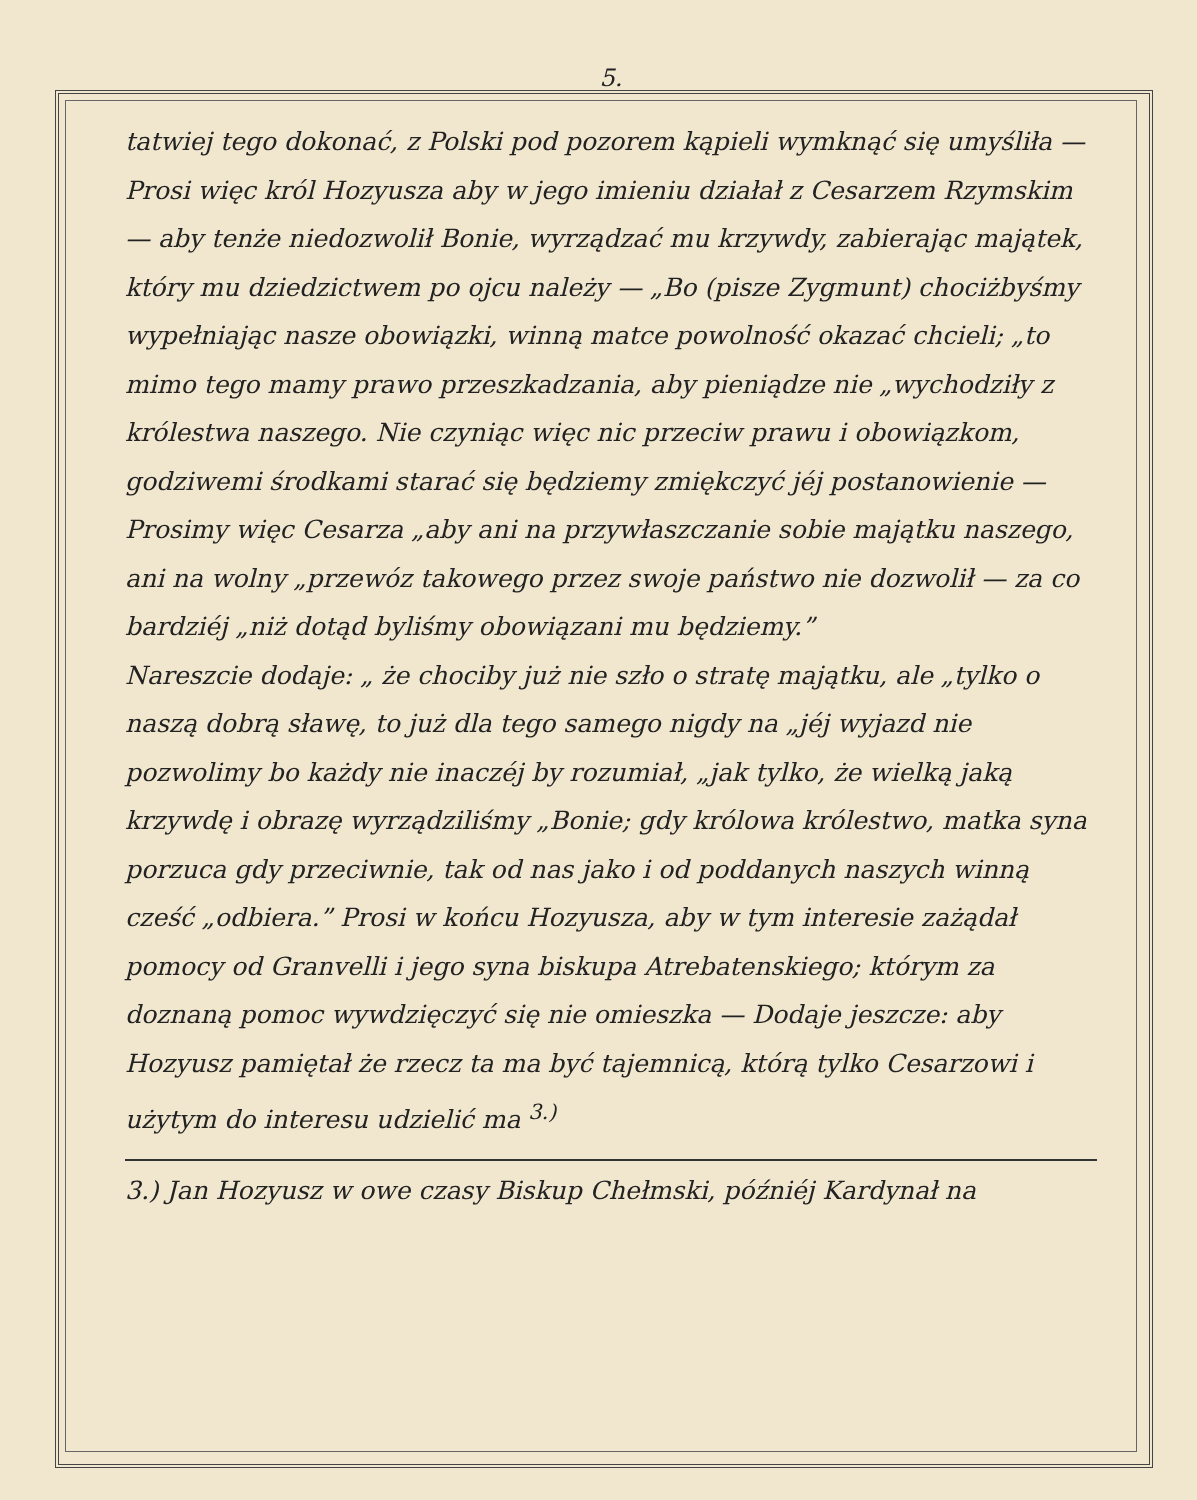5.
tatwiej tego dokonać, z Polski pod pozorem kąpieli wymknąć się umyśliła — Prosi więc król Hozyusza aby w jego imieniu działał z Cesarzem Rzymskim — aby tenże niedozwolił Bonie, wyrządzać mu krzywdy, zabierając majątek, który mu dziedzictwem po ojcu należy — „Bo (pisze Zygmunt) chociżbyśmy wypełniając nasze obowiązki, winną matce powolność okazać chcieli; „to mimo tego mamy prawo przeszkadzania, aby pieniądze nie „wychodziły z królestwa naszego. Nie czyniąc więc nic przeciw prawu i obowiązkom, godziwemi środkami starać się będziemy zmiękczyć jéj postanowienie — Prosimy więc Cesarza „aby ani na przywłaszczanie sobie majątku naszego, ani na wolny „przewóz takowego przez swoje państwo nie dozwolił — za co bardziéj „niż dotąd byliśmy obowiązani mu będziemy.”
Nareszcie dodaje: „ że chociby już nie szło o stratę majątku, ale „tylko o naszą dobrą sławę, to już dla tego samego nigdy na „jéj wyjazd nie pozwolimy bo każdy nie inaczéj by rozumiał, „jak tylko, że wielką jaką krzywdę i obrazę wyrządziliśmy „Bonie; gdy królowa królestwo, matka syna porzuca gdy przeciwnie, tak od nas jako i od poddanych naszych winną cześć „odbiera.” Prosi w końcu Hozyusza, aby w tym interesie zażądał pomocy od Granvelli i jego syna biskupa Atrebatenskiego; którym za doznaną pomoc wywdzięczyć się nie omieszka — Dodaje jeszcze: aby Hozyusz pamiętał że rzecz ta ma być tajemnicą, którą tylko Cesarzowi i użytym do interesu udzielić ma <sup>3.)</sup>
3.) Jan Hozyusz w owe czasy Biskup Chełmski, późniéj Kardynał na